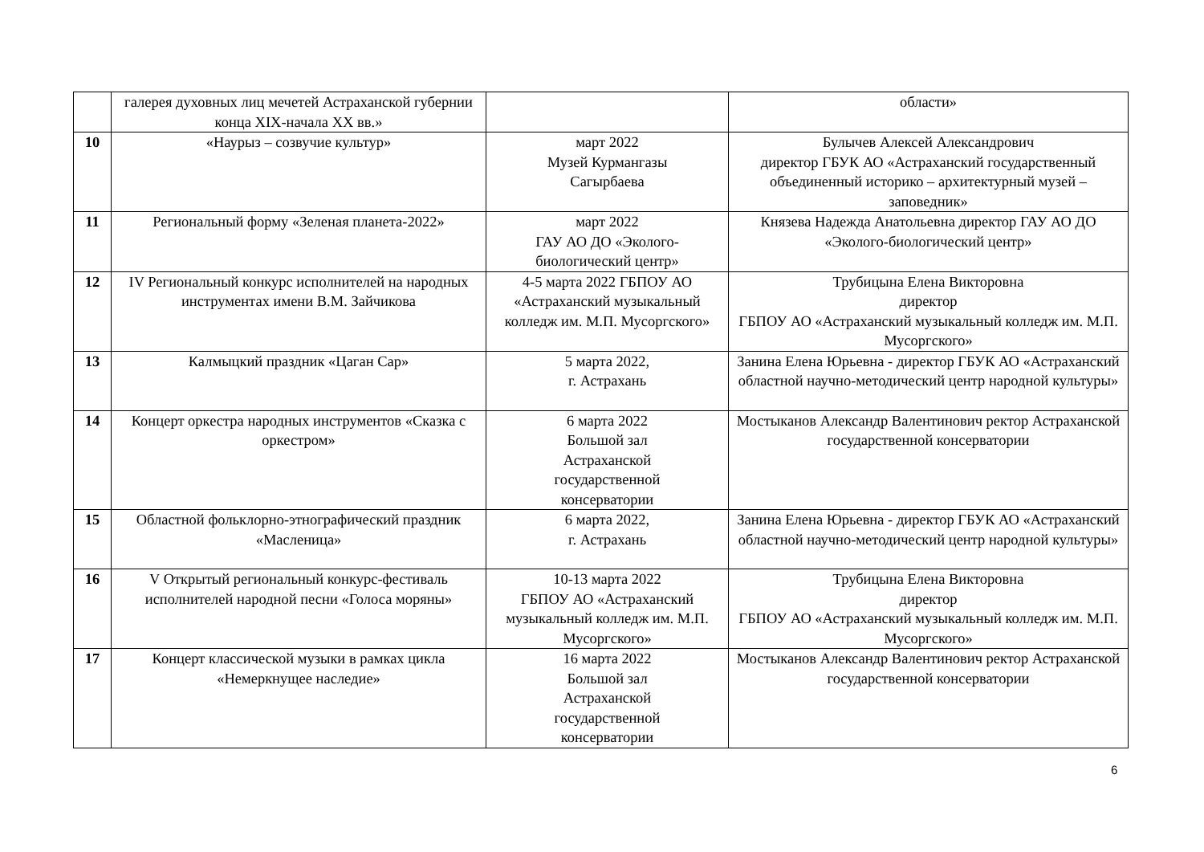| | галерея духовных лиц мечетей Астраханской губернии конца XIX-начала XX вв.» | | области» |
| 10 | «Наурыз – созвучие культур» | март 2022 Музей Курмангазы Сагырбаева | Булычев Алексей Александрович директор ГБУК АО «Астраханский государственный объединенный историко – архитектурный музей – заповедник» |
| 11 | Региональный форму «Зеленая планета-2022» | март 2022 ГАУ АО ДО «Эколого-биологический центр» | Князева Надежда Анатольевна директор ГАУ АО ДО «Эколого-биологический центр» |
| 12 | IV Региональный конкурс исполнителей на народных инструментах имени В.М. Зайчикова | 4-5 марта 2022 ГБПОУ АО «Астраханский музыкальный колледж им. М.П. Мусоргского» | Трубицына Елена Викторовна директор ГБПОУ АО «Астраханский музыкальный колледж им. М.П. Мусоргского» |
| 13 | Калмыцкий праздник «Цаган Сар» | 5 марта 2022, г. Астрахань | Занина Елена Юрьевна - директор ГБУК АО «Астраханский областной научно-методический центр народной культуры» |
| 14 | Концерт оркестра народных инструментов «Сказка с оркестром» | 6 марта 2022 Большой зал Астраханской государственной консерватории | Мостыканов Александр Валентинович ректор Астраханской государственной консерватории |
| 15 | Областной фольклорно-этнографический праздник «Масленица» | 6 марта 2022, г. Астрахань | Занина Елена Юрьевна - директор ГБУК АО «Астраханский областной научно-методический центр народной культуры» |
| 16 | V Открытый региональный конкурс-фестиваль исполнителей народной песни «Голоса моряны» | 10-13 марта 2022 ГБПОУ АО «Астраханский музыкальный колледж им. М.П. Мусоргского» | Трубицына Елена Викторовна директор ГБПОУ АО «Астраханский музыкальный колледж им. М.П. Мусоргского» |
| 17 | Концерт классической музыки в рамках цикла «Немеркнущее наследие» | 16 марта 2022 Большой зал Астраханской государственной консерватории | Мостыканов Александр Валентинович ректор Астраханской государственной консерватории |
6